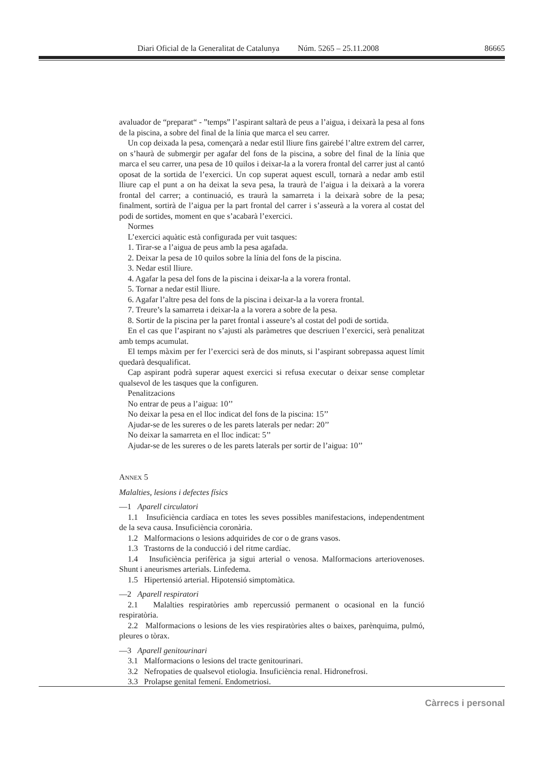Diari Oficial de la Generalitat de Catalunya Núm. 5265 – 25.11.2008 86665
avaluador de “preparat“ - ”temps” l’aspirant saltarà de peus a l’aigua, i deixarà la pesa al fons de la piscina, a sobre del final de la línia que marca el seu carrer.
Un cop deixada la pesa, començarà a nedar estil lliure fins gairebé l’altre extrem del carrer, on s’haurà de submergir per agafar del fons de la piscina, a sobre del final de la línia que marca el seu carrer, una pesa de 10 quilos i deixar-la a la vorera frontal del carrer just al cantó oposat de la sortida de l’exercici. Un cop superat aquest escull, tornarà a nedar amb estil lliure cap el punt a on ha deixat la seva pesa, la traurà de l’aigua i la deixarà a la vorera frontal del carrer; a continuació, es traurà la samarreta i la deixarà sobre de la pesa; finalment, sortirà de l’aigua per la part frontal del carrer i s’asseurà a la vorera al costat del podi de sortides, moment en que s’acabarà l’exercici.
Normes
L’exercici aquàtic està configurada per vuit tasques:
1. Tirar-se a l’aigua de peus amb la pesa agafada.
2. Deixar la pesa de 10 quilos sobre la línia del fons de la piscina.
3. Nedar estil lliure.
4. Agafar la pesa del fons de la piscina i deixar-la a la vorera frontal.
5. Tornar a nedar estil lliure.
6. Agafar l’altre pesa del fons de la piscina i deixar-la a la vorera frontal.
7. Treure’s la samarreta i deixar-la a la vorera a sobre de la pesa.
8. Sortir de la piscina per la paret frontal i asseure’s al costat del podi de sortida.
En el cas que l’aspirant no s’ajusti als paràmetres que descriuen l’exercici, serà penalitzat amb temps acumulat.
El temps màxim per fer l’exercici serà de dos minuts, si l’aspirant sobrepassa aquest límit quedarà desqualificat.
Cap aspirant podrà superar aquest exercici si refusa executar o deixar sense completar qualsevol de les tasques que la configuren.
Penalitzacions
No entrar de peus a l’aigua: 10’’
No deixar la pesa en el lloc indicat del fons de la piscina: 15’’
Ajudar-se de les sureres o de les parets laterals per nedar: 20’’
No deixar la samarreta en el lloc indicat: 5’’
Ajudar-se de les sureres o de les parets laterals per sortir de l’aigua: 10’’
ANNEX 5
Malalties, lesions i defectes físics
—1 Aparell circulatori
1.1 Insuficiència cardíaca en totes les seves possibles manifestacions, independentment de la seva causa. Insuficiència coronària.
1.2 Malformacions o lesions adquirides de cor o de grans vasos.
1.3 Trastorns de la conducció i del ritme cardíac.
1.4 Insuficiència perifèrica ja sigui arterial o venosa. Malformacions arteriovenoses. Shunt i aneurismes arterials. Linfedema.
1.5 Hipertensió arterial. Hipotensió simptomàtica.
—2 Aparell respiratori
2.1 Malalties respiratòries amb repercussió permanent o ocasional en la funció respiratòria.
2.2 Malformacions o lesions de les vies respiratòries altes o baixes, parènquima, pulmó, pleures o tòrax.
—3 Aparell genitourinari
3.1 Malformacions o lesions del tracte genitourinari.
3.2 Nefropaties de qualsevol etiologia. Insuficiència renal. Hidronefrosi.
3.3 Prolapse genital femení. Endometriosi.
Càrrecs i personal